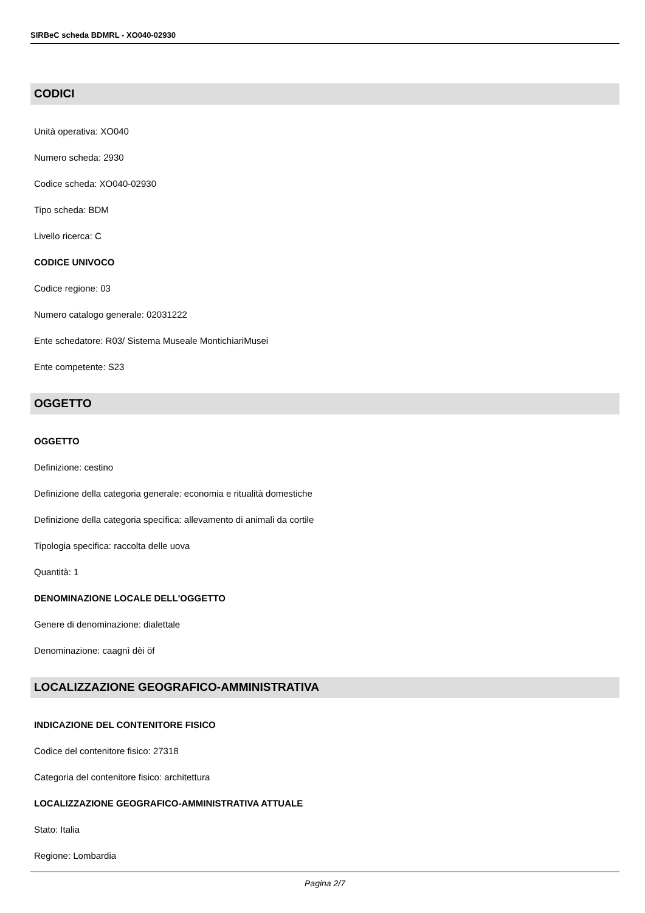SIRBeC scheda BDMRL - XO040-02930
CODICI
Unità operativa: XO040
Numero scheda: 2930
Codice scheda: XO040-02930
Tipo scheda: BDM
Livello ricerca: C
CODICE UNIVOCO
Codice regione: 03
Numero catalogo generale: 02031222
Ente schedatore: R03/ Sistema Museale MontichiariMusei
Ente competente: S23
OGGETTO
OGGETTO
Definizione: cestino
Definizione della categoria generale: economia e ritualità domestiche
Definizione della categoria specifica: allevamento di animali da cortile
Tipologia specifica: raccolta delle uova
Quantità: 1
DENOMINAZIONE LOCALE DELL'OGGETTO
Genere di denominazione: dialettale
Denominazione: caagnì dèi öf
LOCALIZZAZIONE GEOGRAFICO-AMMINISTRATIVA
INDICAZIONE DEL CONTENITORE FISICO
Codice del contenitore fisico: 27318
Categoria del contenitore fisico: architettura
LOCALIZZAZIONE GEOGRAFICO-AMMINISTRATIVA ATTUALE
Stato: Italia
Regione: Lombardia
Pagina 2/7